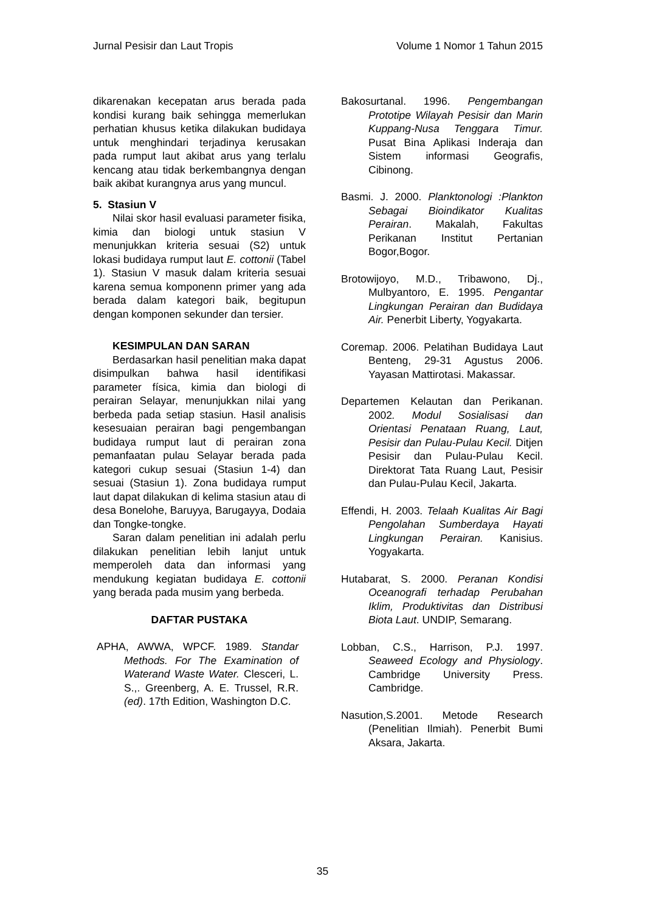Jurnal Pesisir dan Laut Tropis Volume 1 Nomor 1 Tahun 2015
dikarenakan kecepatan arus berada pada kondisi kurang baik sehingga memerlukan perhatian khusus ketika dilakukan budidaya untuk menghindari terjadinya kerusakan pada rumput laut akibat arus yang terlalu kencang atau tidak berkembangnya dengan baik akibat kurangnya arus yang muncul.
5. Stasiun V
Nilai skor hasil evaluasi parameter fisika, kimia dan biologi untuk stasiun V menunjukkan kriteria sesuai (S2) untuk lokasi budidaya rumput laut E. cottonii (Tabel 1). Stasiun V masuk dalam kriteria sesuai karena semua komponenn primer yang ada berada dalam kategori baik, begitupun dengan komponen sekunder dan tersier.
KESIMPULAN DAN SARAN
Berdasarkan hasil penelitian maka dapat disimpulkan bahwa hasil identifikasi parameter física, kimia dan biologi di perairan Selayar, menunjukkan nilai yang berbeda pada setiap stasiun. Hasil analisis kesesuaian perairan bagi pengembangan budidaya rumput laut di perairan zona pemanfaatan pulau Selayar berada pada kategori cukup sesuai (Stasiun 1-4) dan sesuai (Stasiun 1). Zona budidaya rumput laut dapat dilakukan di kelima stasiun atau di desa Bonelohe, Baruyya, Barugayya, Dodaia dan Tongke-tongke.
Saran dalam penelitian ini adalah perlu dilakukan penelitian lebih lanjut untuk memperoleh data dan informasi yang mendukung kegiatan budidaya E. cottonii yang berada pada musim yang berbeda.
DAFTAR PUSTAKA
APHA, AWWA, WPCF. 1989. Standar Methods. For The Examination of Waterand Waste Water. Clesceri, L. S.,. Greenberg, A. E. Trussel, R.R. (ed). 17th Edition, Washington D.C.
Bakosurtanal. 1996. Pengembangan Prototipe Wilayah Pesisir dan Marin Kuppang-Nusa Tenggara Timur. Pusat Bina Aplikasi Inderaja dan Sistem informasi Geografis, Cibinong.
Basmi. J. 2000. Planktonologi :Plankton Sebagai Bioindikator Kualitas Perairan. Makalah, Fakultas Perikanan Institut Pertanian Bogor,Bogor.
Brotowijoyo, M.D., Tribawono, Dj., Mulbyantoro, E. 1995. Pengantar Lingkungan Perairan dan Budidaya Air. Penerbit Liberty, Yogyakarta.
Coremap. 2006. Pelatihan Budidaya Laut Benteng, 29-31 Agustus 2006. Yayasan Mattirotasi. Makassar.
Departemen Kelautan dan Perikanan. 2002. Modul Sosialisasi dan Orientasi Penataan Ruang, Laut, Pesisir dan Pulau-Pulau Kecil. Ditjen Pesisir dan Pulau-Pulau Kecil. Direktorat Tata Ruang Laut, Pesisir dan Pulau-Pulau Kecil, Jakarta.
Effendi, H. 2003. Telaah Kualitas Air Bagi Pengolahan Sumberdaya Hayati Lingkungan Perairan. Kanisius. Yogyakarta.
Hutabarat, S. 2000. Peranan Kondisi Oceanografi terhadap Perubahan Iklim, Produktivitas dan Distribusi Biota Laut. UNDIP, Semarang.
Lobban, C.S., Harrison, P.J. 1997. Seaweed Ecology and Physiology. Cambridge University Press. Cambridge.
Nasution,S.2001. Metode Research (Penelitian Ilmiah). Penerbit Bumi Aksara, Jakarta.
35